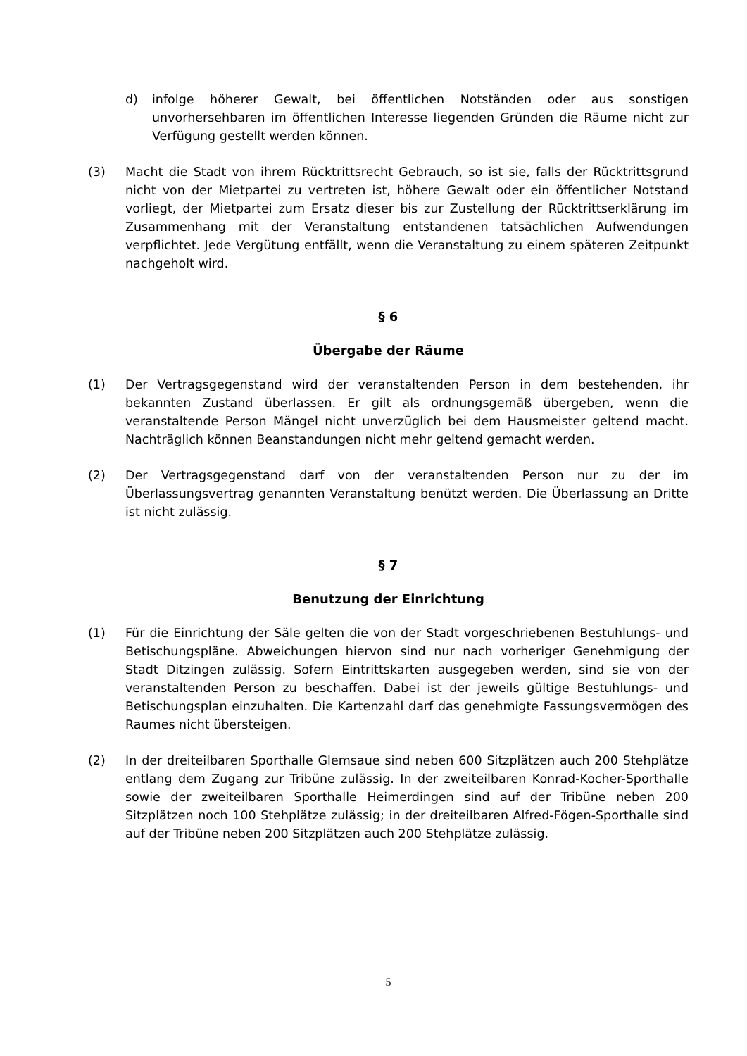d) infolge höherer Gewalt, bei öffentlichen Notständen oder aus sonstigen unvorhersehbaren im öffentlichen Interesse liegenden Gründen die Räume nicht zur Verfügung gestellt werden können.
(3) Macht die Stadt von ihrem Rücktrittsrecht Gebrauch, so ist sie, falls der Rücktrittsgrund nicht von der Mietpartei zu vertreten ist, höhere Gewalt oder ein öffentlicher Notstand vorliegt, der Mietpartei zum Ersatz dieser bis zur Zustellung der Rücktrittserklärung im Zusammenhang mit der Veranstaltung entstandenen tatsächlichen Aufwendungen verpflichtet. Jede Vergütung entfällt, wenn die Veranstaltung zu einem späteren Zeitpunkt nachgeholt wird.
§ 6
Übergabe der Räume
(1) Der Vertragsgegenstand wird der veranstaltenden Person in dem bestehenden, ihr bekannten Zustand überlassen. Er gilt als ordnungsgemäß übergeben, wenn die veranstaltende Person Mängel nicht unverzüglich bei dem Hausmeister geltend macht. Nachträglich können Beanstandungen nicht mehr geltend gemacht werden.
(2) Der Vertragsgegenstand darf von der veranstaltenden Person nur zu der im Überlassungsvertrag genannten Veranstaltung benützt werden. Die Überlassung an Dritte ist nicht zulässig.
§ 7
Benutzung der Einrichtung
(1) Für die Einrichtung der Säle gelten die von der Stadt vorgeschriebenen Bestuhlungs- und Betischungspläne. Abweichungen hiervon sind nur nach vorheriger Genehmigung der Stadt Ditzingen zulässig. Sofern Eintrittskarten ausgegeben werden, sind sie von der veranstaltenden Person zu beschaffen. Dabei ist der jeweils gültige Bestuhlungs- und Betischungsplan einzuhalten. Die Kartenzahl darf das genehmigte Fassungsvermögen des Raumes nicht übersteigen.
(2) In der dreiteilbaren Sporthalle Glemsaue sind neben 600 Sitzplätzen auch 200 Stehplätze entlang dem Zugang zur Tribüne zulässig. In der zweiteilbaren Konrad-Kocher-Sporthalle sowie der zweiteilbaren Sporthalle Heimerdingen sind auf der Tribüne neben 200 Sitzplätzen noch 100 Stehplätze zulässig; in der dreiteilbaren Alfred-Fögen-Sporthalle sind auf der Tribüne neben 200 Sitzplätzen auch 200 Stehplätze zulässig.
5